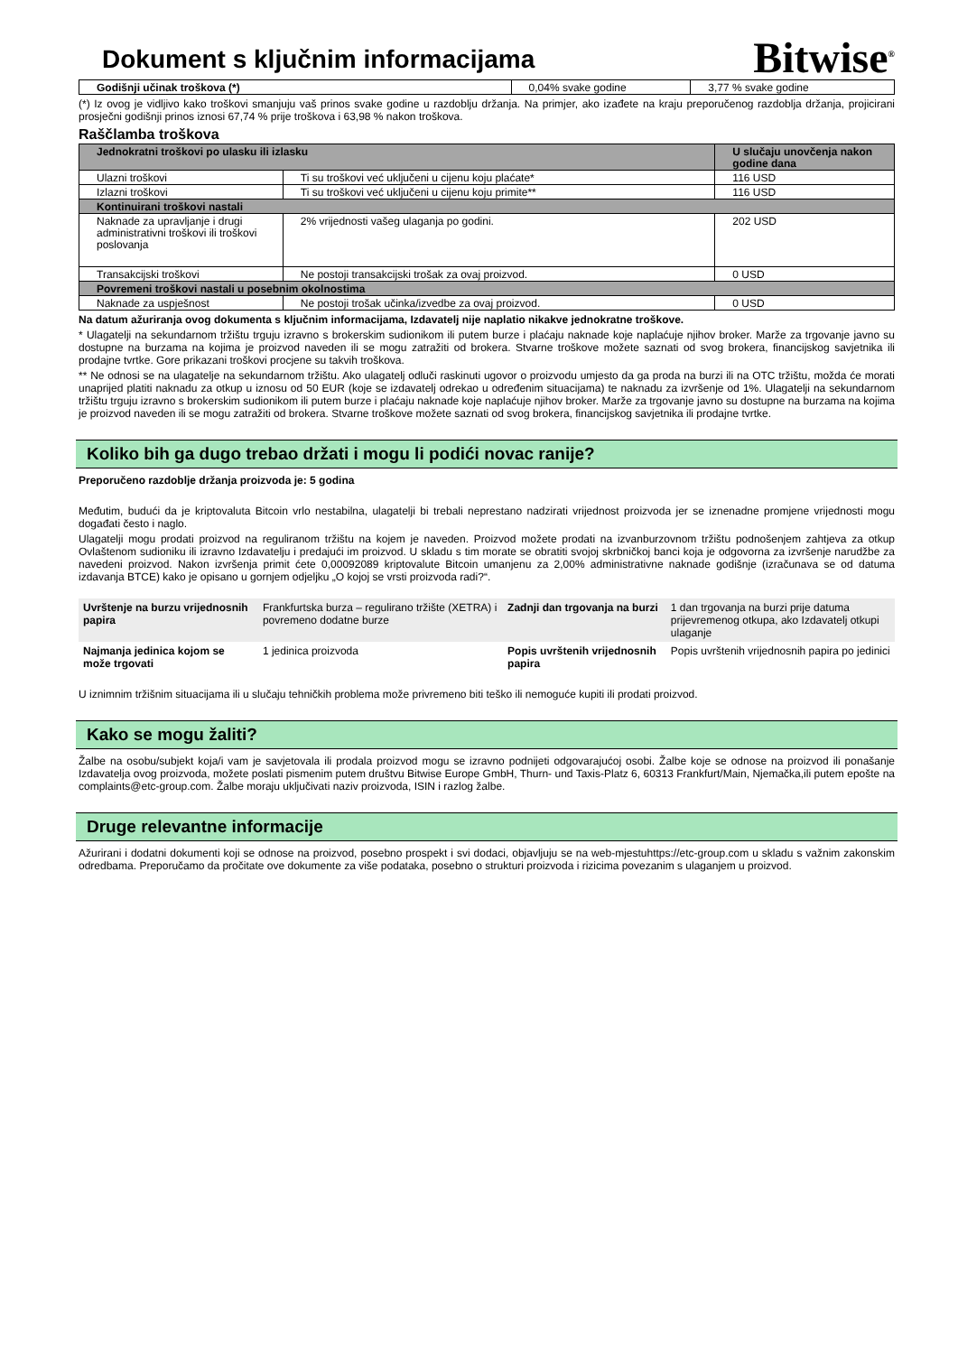Dokument s ključnim informacijama
Bitwise<sup>®</sup>
| Godišnji učinak troškova (*) | 0,04% svake godine | 3,77 % svake godine |
(*) Iz ovog je vidljivo kako troškovi smanjuju vaš prinos svake godine u razdoblju držanja. Na primjer, ako izađete na kraju preporučenog razdoblja držanja, projicirani prosječni godišnji prinos iznosi 67,74 % prije troškova i 63,98 % nakon troškova.
Raščlamba troškova
| Jednokratni troškovi po ulasku ili izlasku | | U slučaju unovčenja nakon godine dana |
| --- | --- | --- |
| Ulazni troškovi | Ti su troškovi već uključeni u cijenu koju plaćate* | 116 USD |
| Izlazni troškovi | Ti su troškovi već uključeni u cijenu koju primite** | 116 USD |
| Kontinuirani troškovi nastali | | |
| Naknade za upravljanje i drugi administrativni troškovi ili troškovi poslovanja | 2% vrijednosti vašeg ulaganja po godini. | 202 USD |
| Transakcijski troškovi | Ne postoji transakcijski trošak za ovaj proizvod. | 0 USD |
| Povremeni troškovi nastali u posebnim okolnostima | | |
| Naknade za uspješnost | Ne postoji trošak učinka/izvedbe za ovaj proizvod. | 0 USD |
Na datum ažuriranja ovog dokumenta s ključnim informacijama, Izdavatelj nije naplatio nikakve jednokratne troškove.
* Ulagatelji na sekundarnom tržištu trguju izravno s brokerskim sudionikom ili putem burze i plaćaju naknade koje naplaćuje njihov broker. Marže za trgovanje javno su dostupne na burzama na kojima je proizvod naveden ili se mogu zatražiti od brokera. Stvarne troškove možete saznati od svog brokera, financijskog savjetnika ili prodajne tvrtke. Gore prikazani troškovi procjene su takvih troškova.
** Ne odnosi se na ulagatelje na sekundarnom tržištu. Ako ulagatelj odluči raskinuti ugovor o proizvodu umjesto da ga proda na burzi ili na OTC tržištu, možda će morati unaprijed platiti naknadu za otkup u iznosu od 50 EUR (koje se izdavatelj odrekao u određenim situacijama) te naknadu za izvršenje od 1%. Ulagatelji na sekundarnom tržištu trguju izravno s brokerskim sudionikom ili putem burze i plaćaju naknade koje naplaćuje njihov broker. Marže za trgovanje javno su dostupne na burzama na kojima je proizvod naveden ili se mogu zatražiti od brokera. Stvarne troškove možete saznati od svog brokera, financijskog savjetnika ili prodajne tvrtke.
Koliko bih ga dugo trebao držati i mogu li podići novac ranije?
Preporučeno razdoblje držanja proizvoda je: 5 godina
Međutim, budući da je kriptovaluta Bitcoin vrlo nestabilna, ulagatelji bi trebali neprestano nadzirati vrijednost proizvoda jer se iznenadne promjene vrijednosti mogu događati često i naglo.
Ulagatelji mogu prodati proizvod na reguliranom tržištu na kojem je naveden. Proizvod možete prodati na izvanburzovnom tržištu podnošenjem zahtjeva za otkup Ovlaštenom sudioniku ili izravno Izdavatelju i predajući im proizvod. U skladu s tim morate se obratiti svojoj skrbničkoj banci koja je odgovorna za izvršenje narudžbe za navedeni proizvod. Nakon izvršenja primit ćete 0,00092089 kriptovalute Bitcoin umanjenu za 2,00% administrativne naknade godišnje (izračunava se od datuma izdavanja BTCE) kako je opisano u gornjem odjeljku „O kojoj se vrsti proizvoda radi?“.
| Uvrštenje na burzu vrijednosnih papira | Frankfurtska burza – regulirano tržište (XETRA) i povremeno dodatne burze | Zadnji dan trgovanja na burzi | 1 dan trgovanja na burzi prije datuma prijevremenog otkupa, ako Izdavatelj otkupi ulaganje |
| Najmanja jedinica kojom se može trgovati | 1 jedinica proizvoda | Popis uvrštenih vrijednosnih papira | Popis uvrštenih vrijednosnih papira po jedinici |
U iznimnim tržišnim situacijama ili u slučaju tehničkih problema može privremeno biti teško ili nemoguće kupiti ili prodati proizvod.
Kako se mogu žaliti?
Žalbe na osobu/subjekt koja/i vam je savjetovala ili prodala proizvod mogu se izravno podnijeti odgovarajućoj osobi. Žalbe koje se odnose na proizvod ili ponašanje Izdavatelja ovog proizvoda, možete poslati pismenim putem društvu Bitwise Europe GmbH, Thurn- und Taxis-Platz 6, 60313 Frankfurt/Main, Njemačka,ili putem epošte na complaints@etc-group.com. Žalbe moraju uključivati naziv proizvoda, ISIN i razlog žalbe.
Druge relevantne informacije
Ažurirani i dodatni dokumenti koji se odnose na proizvod, posebno prospekt i svi dodaci, objavljuju se na web-mjestuhttps://etc-group.com u skladu s važnim zakonskim odredbama. Preporučamo da pročitate ove dokumente za više podataka, posebno o strukturi proizvoda i rizicima povezanim s ulaganjem u proizvod.